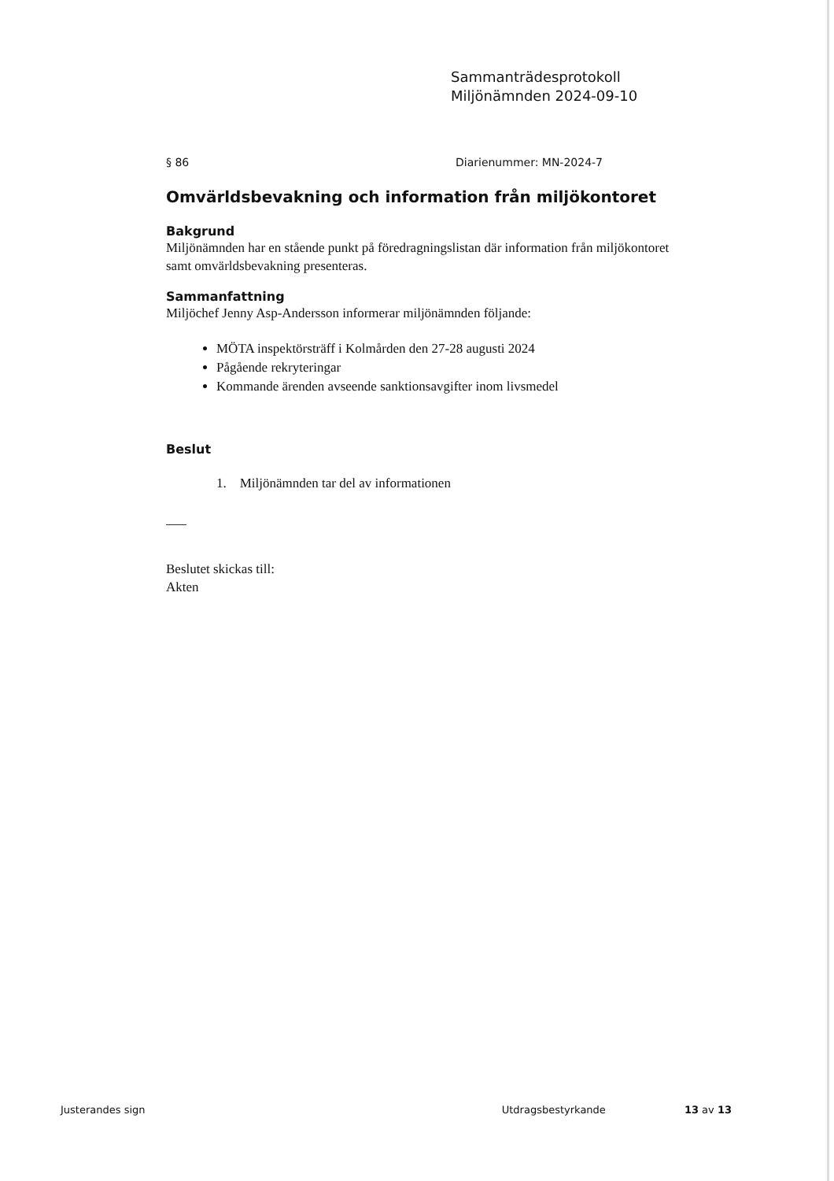Sammanträdesprotokoll
Miljönämnden 2024-09-10
§ 86 Diarienummer: MN-2024-7
Omvärldsbevakning och information från miljökontoret
Bakgrund
Miljönämnden har en stående punkt på föredragningslistan där information från miljökontoret samt omvärldsbevakning presenteras.
Sammanfattning
Miljöchef Jenny Asp-Andersson informerar miljönämnden följande:
MÖTA inspektörsträff i Kolmården den 27-28 augusti 2024
Pågående rekryteringar
Kommande ärenden avseende sanktionsavgifter inom livsmedel
Beslut
1. Miljönämnden tar del av informationen
Beslutet skickas till:
Akten
Justerandes sign Utdragsbestyrkande 13 av 13